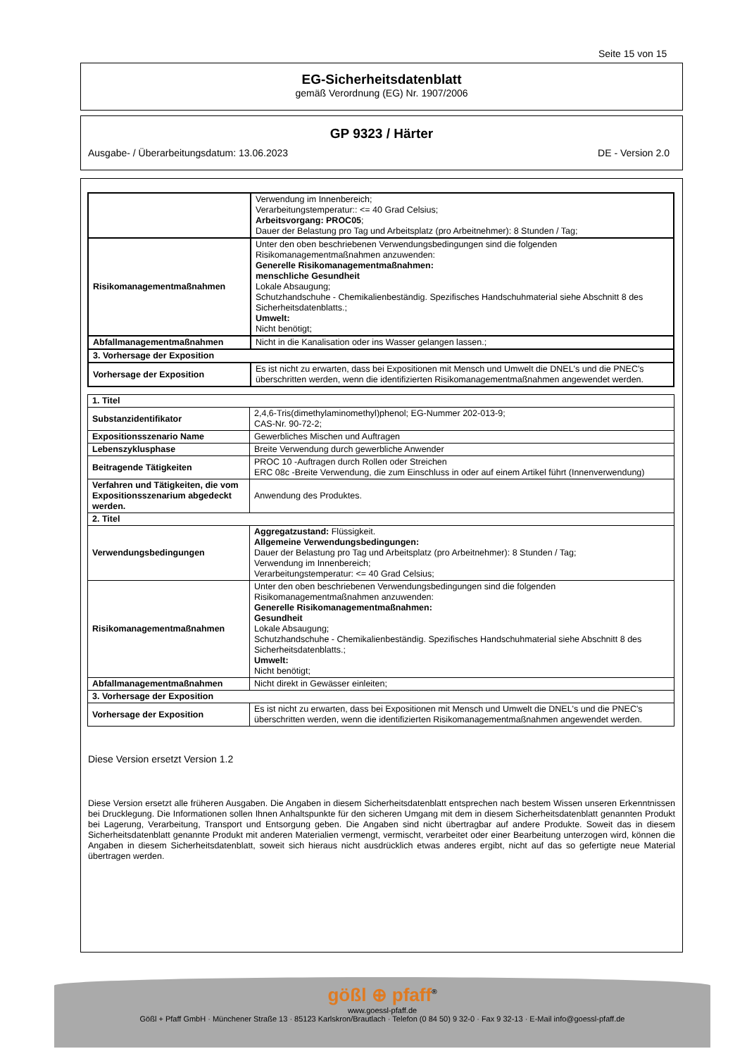Seite 15 von 15
EG-Sicherheitsdatenblatt
gemäß Verordnung (EG) Nr. 1907/2006
GP 9323 / Härter
Ausgabe- / Überarbeitungsdatum: 13.06.2023 DE - Version 2.0
| | Verwendung im Innenbereich; Verarbeitungstemperatur:: <= 40 Grad Celsius; Arbeitsvorgang: PROC05 ; Dauer der Belastung pro Tag und Arbeitsplatz (pro Arbeitnehmer): 8 Stunden / Tag; |
| Risikomanagementmaßnahmen | Unter den oben beschriebenen Verwendungsbedingungen sind die folgenden Risikomanagementmaßnahmen anzuwenden: Generelle Risikomanagementmaßnahmen: menschliche Gesundheit Lokale Absaugung; Schutzhandschuhe - Chemikalienbeständig. Spezifisches Handschuhmaterial siehe Abschnitt 8 des Sicherheitsdatenblatts.; Umwelt: Nicht benötigt; |
| Abfallmanagementmaßnahmen | Nicht in die Kanalisation oder ins Wasser gelangen lassen.; |
| 3. Vorhersage der Exposition | |
| Vorhersage der Exposition | Es ist nicht zu erwarten, dass bei Expositionen mit Mensch und Umwelt die DNEL's und die PNEC's überschritten werden, wenn die identifizierten Risikomanagementmaßnahmen angewendet werden. |
| 1. Titel | |
| Substanzidentifikator | 2,4,6-Tris(dimethylaminomethyl)phenol; EG-Nummer 202-013-9; CAS-Nr. 90-72-2; |
| Expositionsszenario Name | Gewerbliches Mischen und Auftragen |
| Lebenszyklusphase | Breite Verwendung durch gewerbliche Anwender |
| Beitragende Tätigkeiten | PROC 10 -Auftragen durch Rollen oder Streichen ERC 08c -Breite Verwendung, die zum Einschluss in oder auf einem Artikel führt (Innenverwendung) |
| Verfahren und Tätigkeiten, die vom Expositionsszenarium abgedeckt werden. | Anwendung des Produktes. |
| 2. Titel | |
| Verwendungsbedingungen | Aggregatzustand: Flüssigkeit. Allgemeine Verwendungsbedingungen: Dauer der Belastung pro Tag und Arbeitsplatz (pro Arbeitnehmer): 8 Stunden / Tag; Verwendung im Innenbereich; Verarbeitungstemperatur: <= 40 Grad Celsius; |
| Risikomanagementmaßnahmen | Unter den oben beschriebenen Verwendungsbedingungen sind die folgenden Risikomanagementmaßnahmen anzuwenden: Generelle Risikomanagementmaßnahmen: Gesundheit Lokale Absaugung; Schutzhandschuhe - Chemikalienbeständig. Spezifisches Handschuhmaterial siehe Abschnitt 8 des Sicherheitsdatenblatts.; Umwelt: Nicht benötigt; |
| Abfallmanagementmaßnahmen | Nicht direkt in Gewässer einleiten; |
| 3. Vorhersage der Exposition | |
| Vorhersage der Exposition | Es ist nicht zu erwarten, dass bei Expositionen mit Mensch und Umwelt die DNEL's und die PNEC's überschritten werden, wenn die identifizierten Risikomanagementmaßnahmen angewendet werden. |
Diese Version ersetzt Version 1.2
Diese Version ersetzt alle früheren Ausgaben. Die Angaben in diesem Sicherheitsdatenblatt entsprechen nach bestem Wissen unseren Erkenntnissen bei Drucklegung. Die Informationen sollen Ihnen Anhaltspunkte für den sicheren Umgang mit dem in diesem Sicherheitsdatenblatt genannten Produkt bei Lagerung, Verarbeitung, Transport und Entsorgung geben. Die Angaben sind nicht übertragbar auf andere Produkte. Soweit das in diesem Sicherheitsdatenblatt genannte Produkt mit anderen Materialien vermengt, vermischt, verarbeitet oder einer Bearbeitung unterzogen wird, können die Angaben in diesem Sicherheitsdatenblatt, soweit sich hieraus nicht ausdrücklich etwas anderes ergibt, nicht auf das so gefertigte neue Material übertragen werden.
gößl ⊕ pfaff<sup>®</sup>
www.goessl-pfaff.de
Gößl + Pfaff GmbH · Münchener Straße 13 · 85123 Karlskron/Brautlach · Telefon (0 84 50) 9 32-0 · Fax 9 32-13 · E-Mail info@goessl-pfaff.de